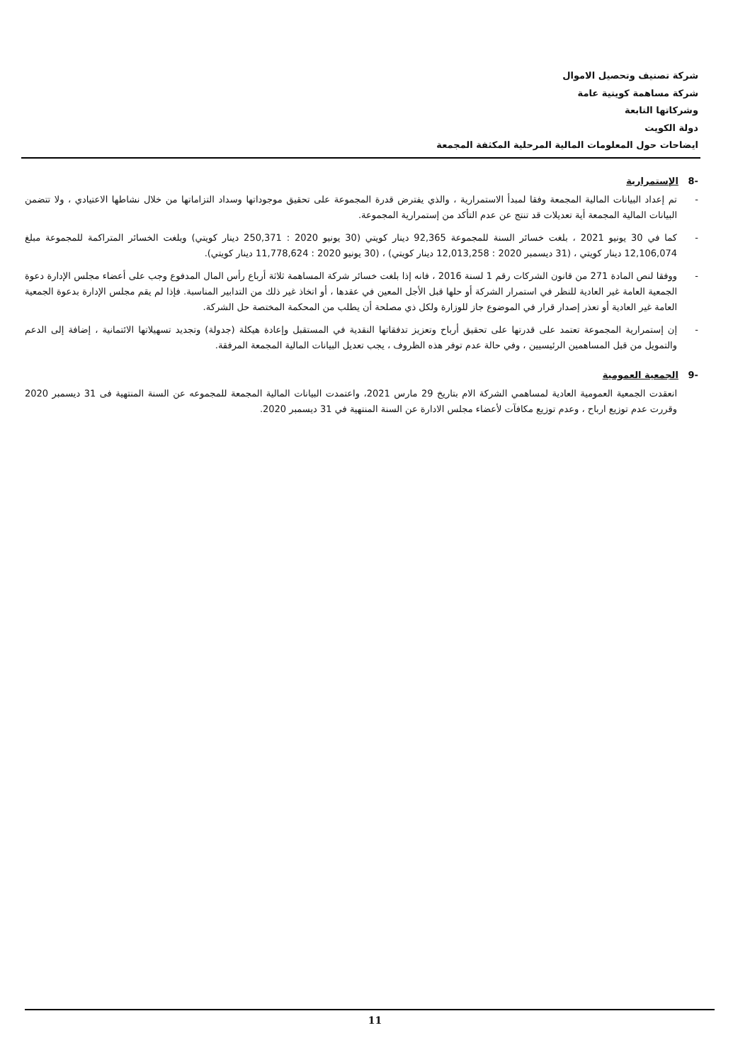شركة تصنيف وتحصيل الاموال
شركة مساهمة كويتية عامة
وشركاتها التابعة
دولة الكويت
ايضاحات حول المعلومات المالية المرحلية المكثفة المجمعة
-8 الإستمرارية
- تم إعداد البيانات المالية المجمعة وفقا لمبدأ الاستمرارية ، والذي يفترض قدرة المجموعة على تحقيق موجوداتها وسداد التزاماتها من خلال نشاطها الاعتيادي ، ولا تتضمن البيانات المالية المجمعة أية تعديلات قد تنتج عن عدم التأكد من إستمرارية المجموعة.
- كما في 30 يونيو 2021 ، بلغت خسائر السنة للمجموعة 92,365 دينار كويتي (30 يونيو 2020 : 250,371 دينار كويتي) وبلغت الخسائر المتراكمة للمجموعة مبلغ 12,106,074 دينار كويتي ، (31 ديسمبر 2020 : 12,013,258 دينار كويتي) ، (30 يونيو 2020 : 11,778,624 دينار كويتي).
- ووفقا لنص المادة 271 من قانون الشركات رقم 1 لسنة 2016 ، فانه إذا بلغت خسائر شركة المساهمة ثلاثة أرباع رأس المال المدفوع وجب على أعضاء مجلس الإدارة دعوة الجمعية العامة غير العادية للنظر في استمرار الشركة أو حلها قبل الأجل المعين في عقدها ، أو اتخاذ غير ذلك من التدابير المناسبة. فإذا لم يقم مجلس الإدارة بدعوة الجمعية العامة غير العادية أو تعذر إصدار قرار في الموضوع جاز للوزارة ولكل ذي مصلحة أن يطلب من المحكمة المختصة حل الشركة.
- إن إستمرارية المجموعة تعتمد على قدرتها على تحقيق أرباح وتعزيز تدفقاتها النقدية في المستقبل وإعادة هيكلة (جدولة) وتجديد تسهيلاتها الائتمانية ، إضافة إلى الدعم والتمويل من قبل المساهمين الرئيسيين ، وفي حالة عدم توفر هذه الظروف ، يجب تعديل البيانات المالية المجمعة المرفقة.
-9 الجمعية العمومية
انعقدت الجمعية العمومية العادية لمساهمي الشركة الام بتاريخ 29 مارس 2021، واعتمدت البيانات المالية المجمعة للمجموعه عن السنة المنتهية فى 31 ديسمبر 2020 وقررت عدم توزيع ارباح ، وعدم توزيع مكافآت لأعضاء مجلس الادارة عن السنة المنتهية في 31 ديسمبر 2020.
11